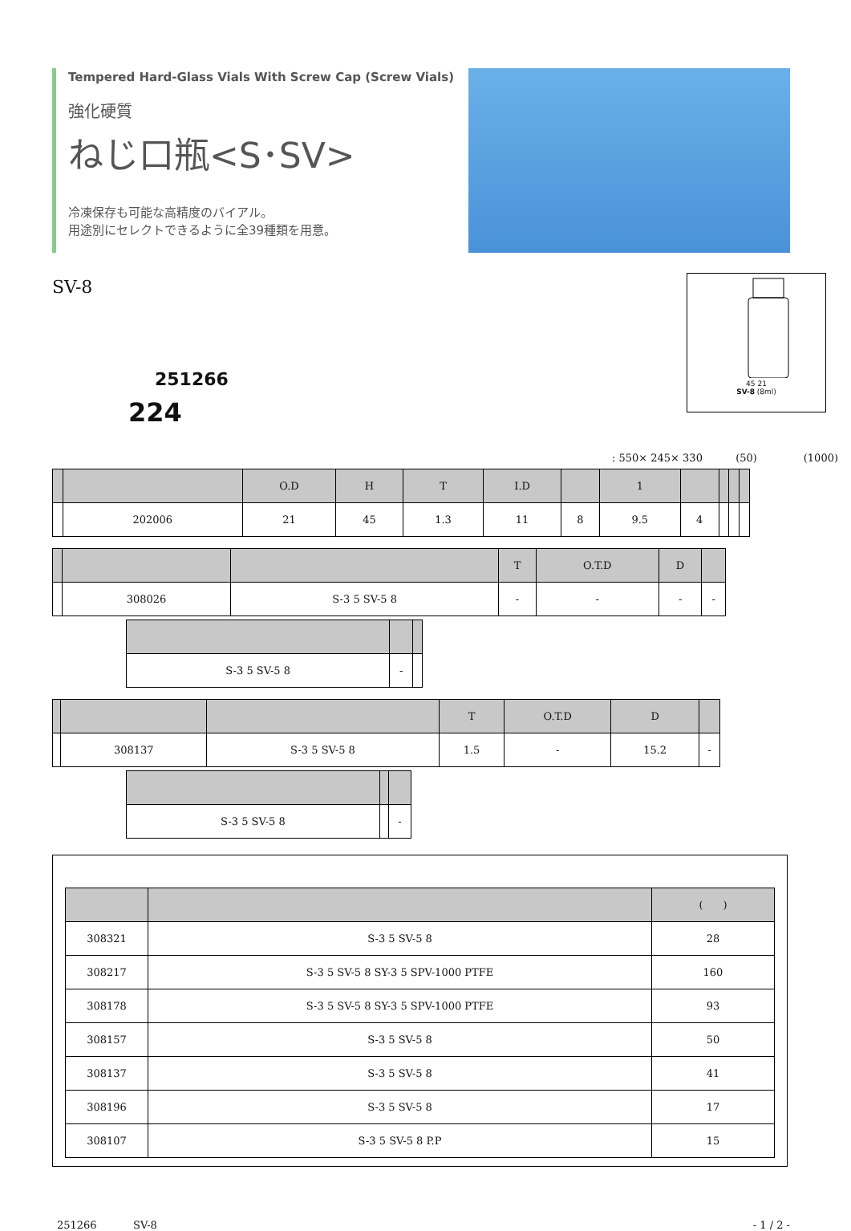Tempered Hard-Glass Vials With Screw Cap (Screw Vials)
強化硬質
ねじ口瓶<S･SV>
冷凍保存も可能な高精度のバイアル。
用途別にセレクトできるように全39種類を用意。
45 21
SV-8 (8ml)
SV-8
251266
224
: 550× 245× 330 (50) (1000)
| | | O.D | H | T | I.D | | 1 | | | | |
| --- | --- | --- | --- | --- | --- | --- | --- | --- | --- | --- | --- |
| | 202006 | 21 | 45 | 1.3 | 11 | 8 | 9.5 | 4 | | | |
| | | | T | O.T.D | D | |
| --- | --- | --- | --- | --- | --- | --- |
| | 308026 | S-3 5 SV-5 8 | - | - | - | - |
| S-3 5 SV-5 8 | - | |
| | | | T | O.T.D | D | |
| --- | --- | --- | --- | --- | --- | --- |
| | 308137 | S-3 5 SV-5 8 | 1.5 | - | 15.2 | - |
| S-3 5 SV-5 8 | | - |
| | | ( ) |
| --- | --- | --- |
| 308321 | S-3 5 SV-5 8 | 28 |
| 308217 | S-3 5 SV-5 8 SY-3 5 SPV-1000 PTFE | 160 |
| 308178 | S-3 5 SV-5 8 SY-3 5 SPV-1000 PTFE | 93 |
| 308157 | S-3 5 SV-5 8 | 50 |
| 308137 | S-3 5 SV-5 8 | 41 |
| 308196 | S-3 5 SV-5 8 | 17 |
| 308107 | S-3 5 SV-5 8 P.P | 15 |
251266 SV-8 - 1 / 2 -